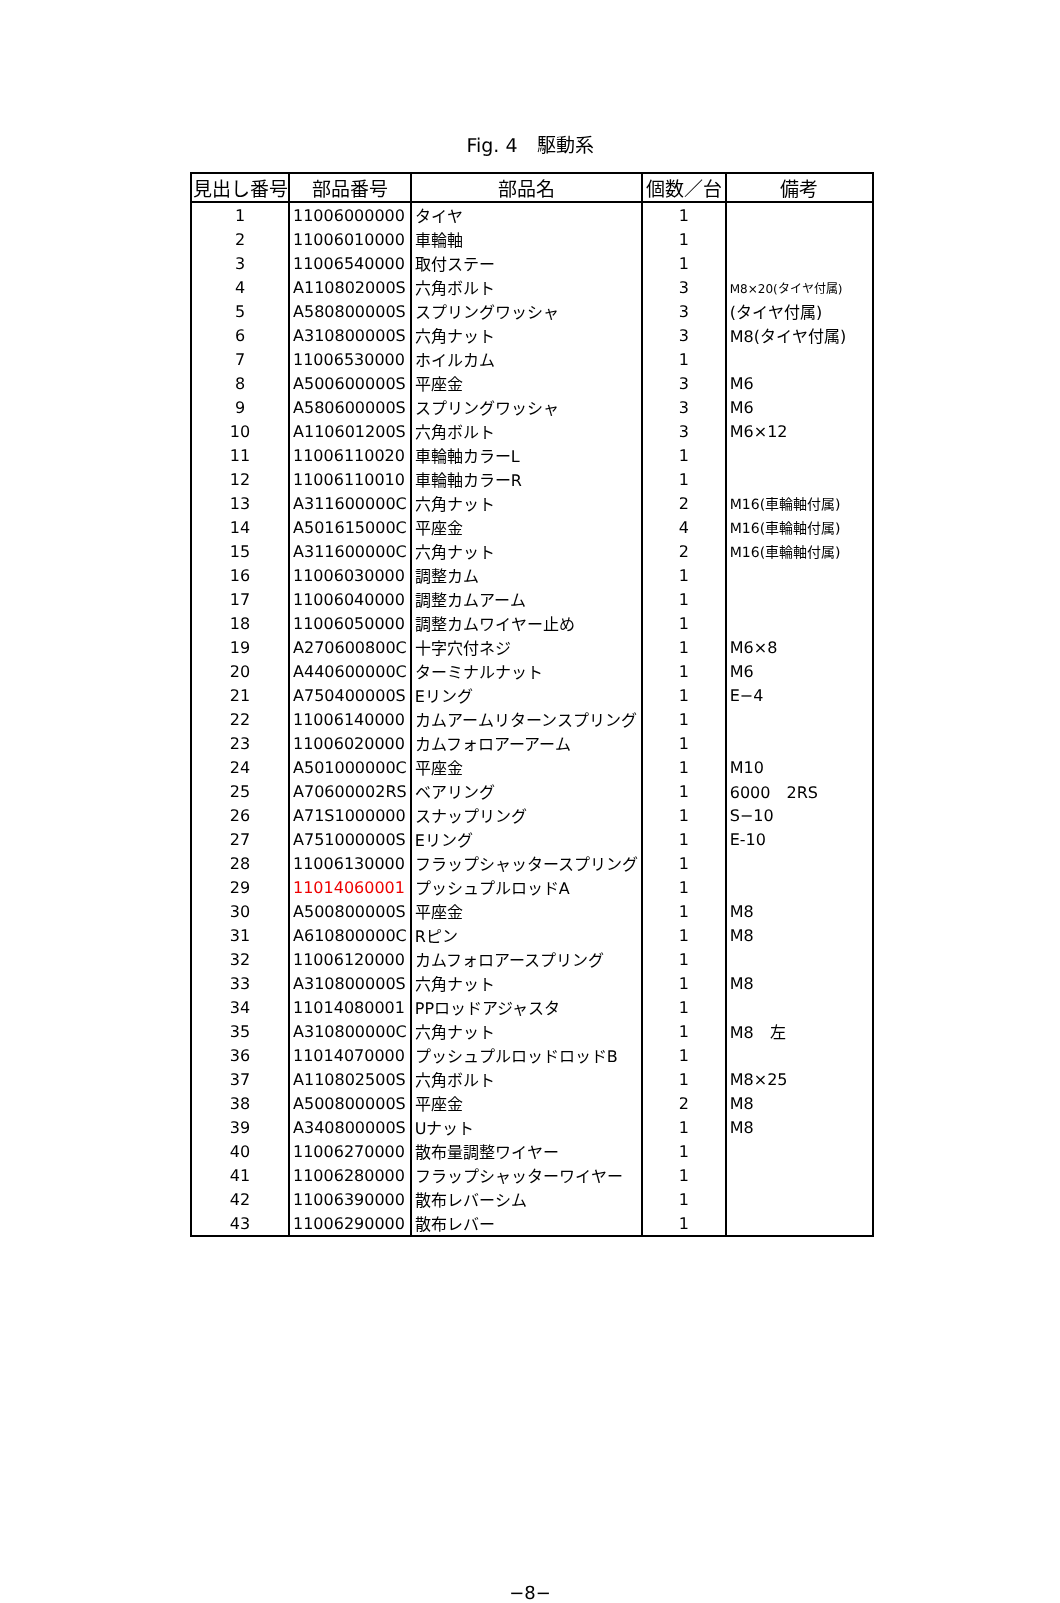Fig. 4　駆動系
| 見出し番号 | 部品番号 | 部品名 | 個数／台 | 備考 |
| --- | --- | --- | --- | --- |
| 1 | 11006000000 | タイヤ | 1 | |
| 2 | 11006010000 | 車輪軸 | 1 | |
| 3 | 11006540000 | 取付ステー | 1 | |
| 4 | A110802000S | 六角ボルト | 3 | M8×20(タイヤ付属) |
| 5 | A580800000S | スプリングワッシャ | 3 | (タイヤ付属) |
| 6 | A310800000S | 六角ナット | 3 | M8(タイヤ付属) |
| 7 | 11006530000 | ホイルカム | 1 | |
| 8 | A500600000S | 平座金 | 3 | M6 |
| 9 | A580600000S | スプリングワッシャ | 3 | M6 |
| 10 | A110601200S | 六角ボルト | 3 | M6×12 |
| 11 | 11006110020 | 車輪軸カラーL | 1 | |
| 12 | 11006110010 | 車輪軸カラーR | 1 | |
| 13 | A311600000C | 六角ナット | 2 | M16(車輪軸付属) |
| 14 | A501615000C | 平座金 | 4 | M16(車輪軸付属) |
| 15 | A311600000C | 六角ナット | 2 | M16(車輪軸付属) |
| 16 | 11006030000 | 調整カム | 1 | |
| 17 | 11006040000 | 調整カムアーム | 1 | |
| 18 | 11006050000 | 調整カムワイヤー止め | 1 | |
| 19 | A270600800C | 十字穴付ネジ | 1 | M6×8 |
| 20 | A440600000C | ターミナルナット | 1 | M6 |
| 21 | A750400000S | Eリング | 1 | E−4 |
| 22 | 11006140000 | カムアームリターンスプリング | 1 | |
| 23 | 11006020000 | カムフォロアーアーム | 1 | |
| 24 | A501000000C | 平座金 | 1 | M10 |
| 25 | A70600002RS | ベアリング | 1 | 6000 2RS |
| 26 | A71S1000000 | スナップリング | 1 | S−10 |
| 27 | A751000000S | Eリング | 1 | E-10 |
| 28 | 11006130000 | フラップシャッタースプリング | 1 | |
| 29 | 11014060001 | プッシュプルロッドA | 1 | |
| 30 | A500800000S | 平座金 | 1 | M8 |
| 31 | A610800000C | Rピン | 1 | M8 |
| 32 | 11006120000 | カムフォロアースプリング | 1 | |
| 33 | A310800000S | 六角ナット | 1 | M8 |
| 34 | 11014080001 | PPロッドアジャスタ | 1 | |
| 35 | A310800000C | 六角ナット | 1 | M8 左 |
| 36 | 11014070000 | プッシュプルロッドロッドB | 1 | |
| 37 | A110802500S | 六角ボルト | 1 | M8×25 |
| 38 | A500800000S | 平座金 | 2 | M8 |
| 39 | A340800000S | Uナット | 1 | M8 |
| 40 | 11006270000 | 散布量調整ワイヤー | 1 | |
| 41 | 11006280000 | フラップシャッターワイヤー | 1 | |
| 42 | 11006390000 | 散布レバーシム | 1 | |
| 43 | 11006290000 | 散布レバー | 1 | |
−8−